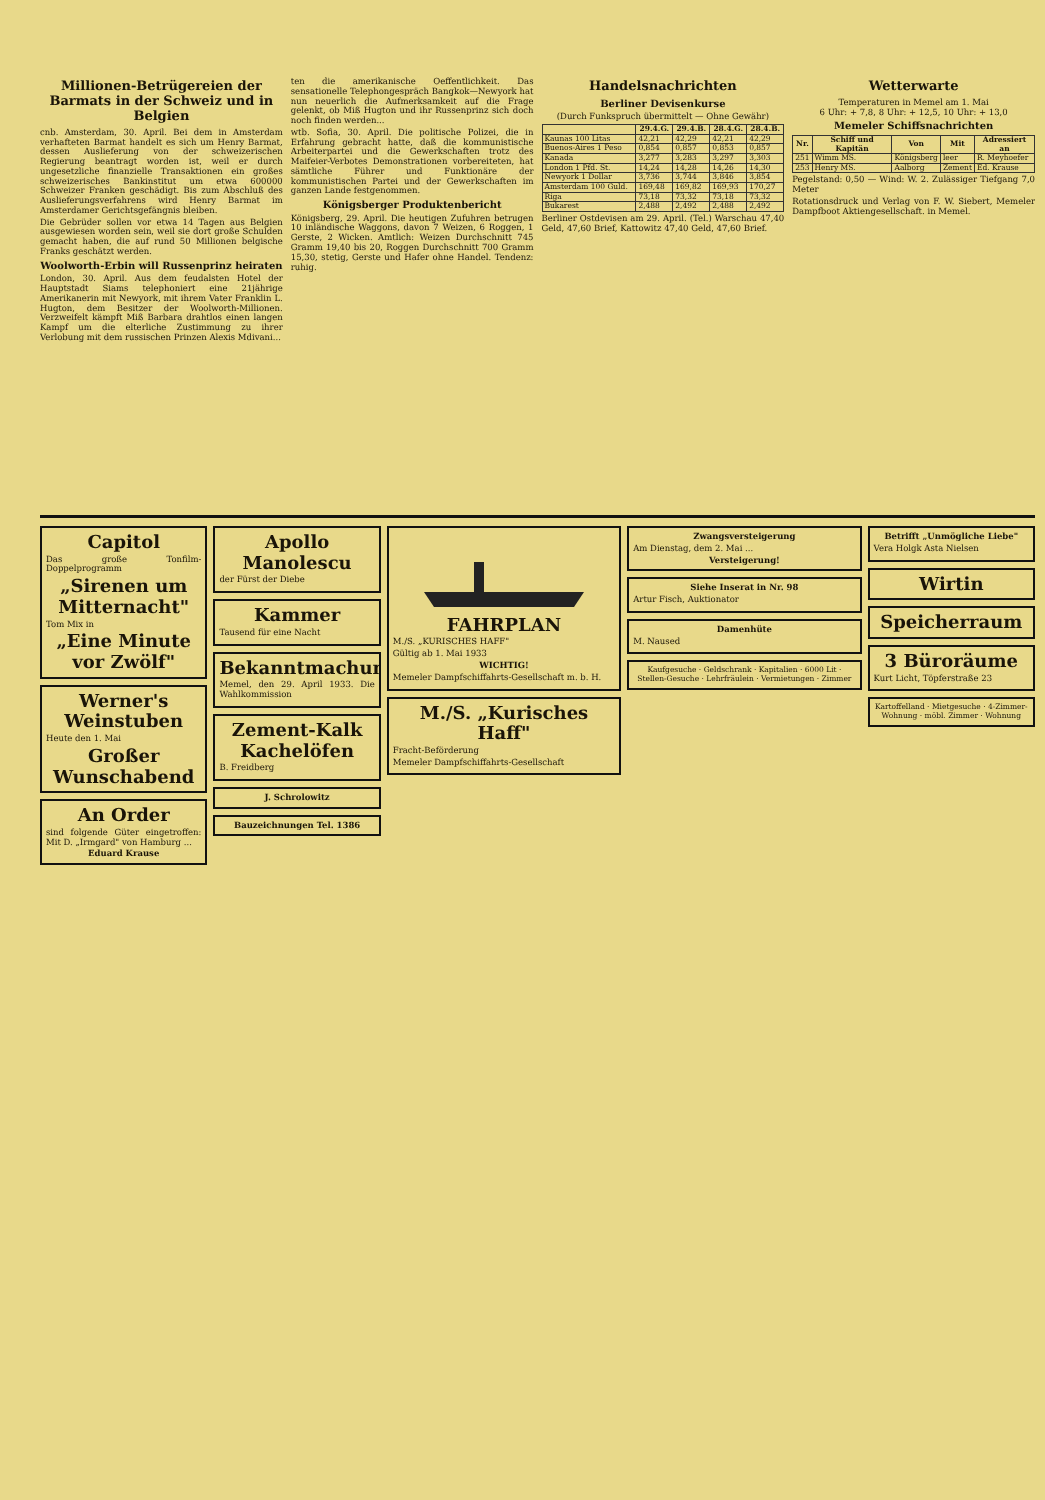Millionen-Betrügereien der Barmats in der Schweiz und in Belgien
cnb. Amsterdam, 30. April. Bei dem in Amsterdam verhafteten Barmat handelt es sich um Henry Barmat, dessen Auslieferung von der schweizerischen Regierung beantragt worden ist, weil er durch ungesetzliche finanzielle Transaktionen ein großes schweizerisches Bankinstitut um etwa 600000 Schweizer Franken geschädigt. Bis zum Abschluß des Auslieferungsverfahrens wird Henry Barmat im Amsterdamer Gerichtsgefängnis bleiben.
Die Gebrüder sollen vor etwa 14 Tagen aus Belgien ausgewiesen worden sein, weil sie dort große Schulden gemacht haben, die auf rund 50 Millionen belgische Franks geschätzt werden.
Woolworth-Erbin will Russenprinz heiraten
London, 30. April. Aus dem feudalsten Hotel der Hauptstadt Siams telephoniert eine 21jährige Amerikanerin mit Newyork, mit ihrem Vater Franklin L. Hugton, dem Besitzer der Woolworth-Millionen. Verzweifelt kämpft Miß Barbara drahtlos einen langen Kampf um die elterliche Zustimmung zu ihrer Verlobung mit dem russischen Prinzen Alexis Mdivani...
ten die amerikanische Oeffentlichkeit. Das sensationelle Telephongespräch Bangkok—Newyork hat nun neuerlich die Aufmerksamkeit auf die Frage gelenkt, ob Miß Hugton und ihr Russenprinz sich doch noch finden werden...
wtb. Sofia, 30. April. Die politische Polizei, die in Erfahrung gebracht hatte, daß die kommunistische Arbeiterpartei und die Gewerkschaften trotz des Maifeier-Verbotes Demonstrationen vorbereiteten, hat sämtliche Führer und Funktionäre der kommunistischen Partei und der Gewerkschaften im ganzen Lande festgenommen.
Königsberger Produktenbericht
Königsberg, 29. April. Die heutigen Zufuhren betrugen 10 inländische Waggons, davon 7 Weizen, 6 Roggen, 1 Gerste, 2 Wicken. Amtlich: Weizen Durchschnitt 745 Gramm 19,40 bis 20, Roggen Durchschnitt 700 Gramm 15,30, stetig, Gerste und Hafer ohne Handel. Tendenz: ruhig.
Handelsnachrichten
Berliner Devisenkurse
(Durch Funkspruch übermittelt — Ohne Gewähr)
| | 29.4.G. | 29.4.B. | 28.4.G. | 28.4.B. |
| --- | --- | --- | --- | --- |
| Kaunas 100 Litas | 42,21 | 42,29 | 42,21 | 42,29 |
| Buenos-Aires 1 Peso | 0,854 | 0,857 | 0,853 | 0,857 |
| Kanada | 3,277 | 3,283 | 3,297 | 3,303 |
| London 1 Pfd. St. | 14,24 | 14,28 | 14,26 | 14,30 |
| Newyork 1 Dollar | 3,736 | 3,744 | 3,846 | 3,854 |
| Amsterdam 100 Guld. | 169,48 | 169,82 | 169,93 | 170,27 |
| Riga | 73,18 | 73,32 | 73,18 | 73,32 |
| Bukarest | 2,488 | 2,492 | 2,488 | 2,492 |
Berliner Ostdevisen am 29. April. (Tel.) Warschau 47,40 Geld, 47,60 Brief, Kattowitz 47,40 Geld, 47,60 Brief.
Wetterwarte
Temperaturen in Memel am 1. Mai
6 Uhr: + 7,8, 8 Uhr: + 12,5, 10 Uhr: + 13,0
Memeler Schiffsnachrichten
| Nr. | Schiff und Kapitän | Von | Mit | Adressiert an |
| --- | --- | --- | --- | --- |
| 251 | Wimm MS. | Königsberg | leer | R. Meyhoefer |
| 253 | Henry MS. | Aalborg | Zement | Ed. Krause |
Pegelstand: 0,50 — Wind: W. 2. Zulässiger Tiefgang 7,0 Meter
Rotationsdruck und Verlag von F. W. Siebert, Memeler Dampfboot Aktiengesellschaft. in Memel.
Capitol
Das große Tonfilm-Doppelprogramm
„Sirenen um Mitternacht"
Tom Mix in
„Eine Minute vor Zwölf"
Werner's Weinstuben
Heute den 1. Mai
Großer Wunschabend
An Order
sind folgende Güter eingetroffen: Mit D. „Irmgard" von Hamburg ...
Eduard Krause
Apollo
Manolescu
der Fürst der Diebe
Kammer
Tausend für eine Nacht
Bekanntmachung
Memel, den 29. April 1933. Die Wahlkommission
Zement-Kalk Kachelöfen
B. Freidberg
J. Schrolowitz
Bauzeichnungen Tel. 1386
FAHRPLAN
M./S. „KURISCHES HAFF"
Gültig ab 1. Mai 1933
WICHTIG!
Memeler Dampfschiffahrts-Gesellschaft m. b. H.
M./S. „Kurisches Haff"
Fracht-Beförderung
Memeler Dampfschiffahrts-Gesellschaft
Zwangsversteigerung
Am Dienstag, dem 2. Mai ...
Versteigerung!
Siehe Inserat in Nr. 98
Artur Fisch, Auktionator
Damenhüte
M. Naused
Kaufgesuche · Geldschrank · Kapitalien · 6000 Lit · Stellen-Gesuche · Lehrfräulein · Vermietungen · Zimmer
Betrifft „Unmögliche Liebe"
Vera Holgk Asta Nielsen
Wirtin
Speicherraum
3 Büroräume
Kurt Licht, Töpferstraße 23
Kartoffelland · Mietgesuche · 4-Zimmer-Wohnung · möbl. Zimmer · Wohnung